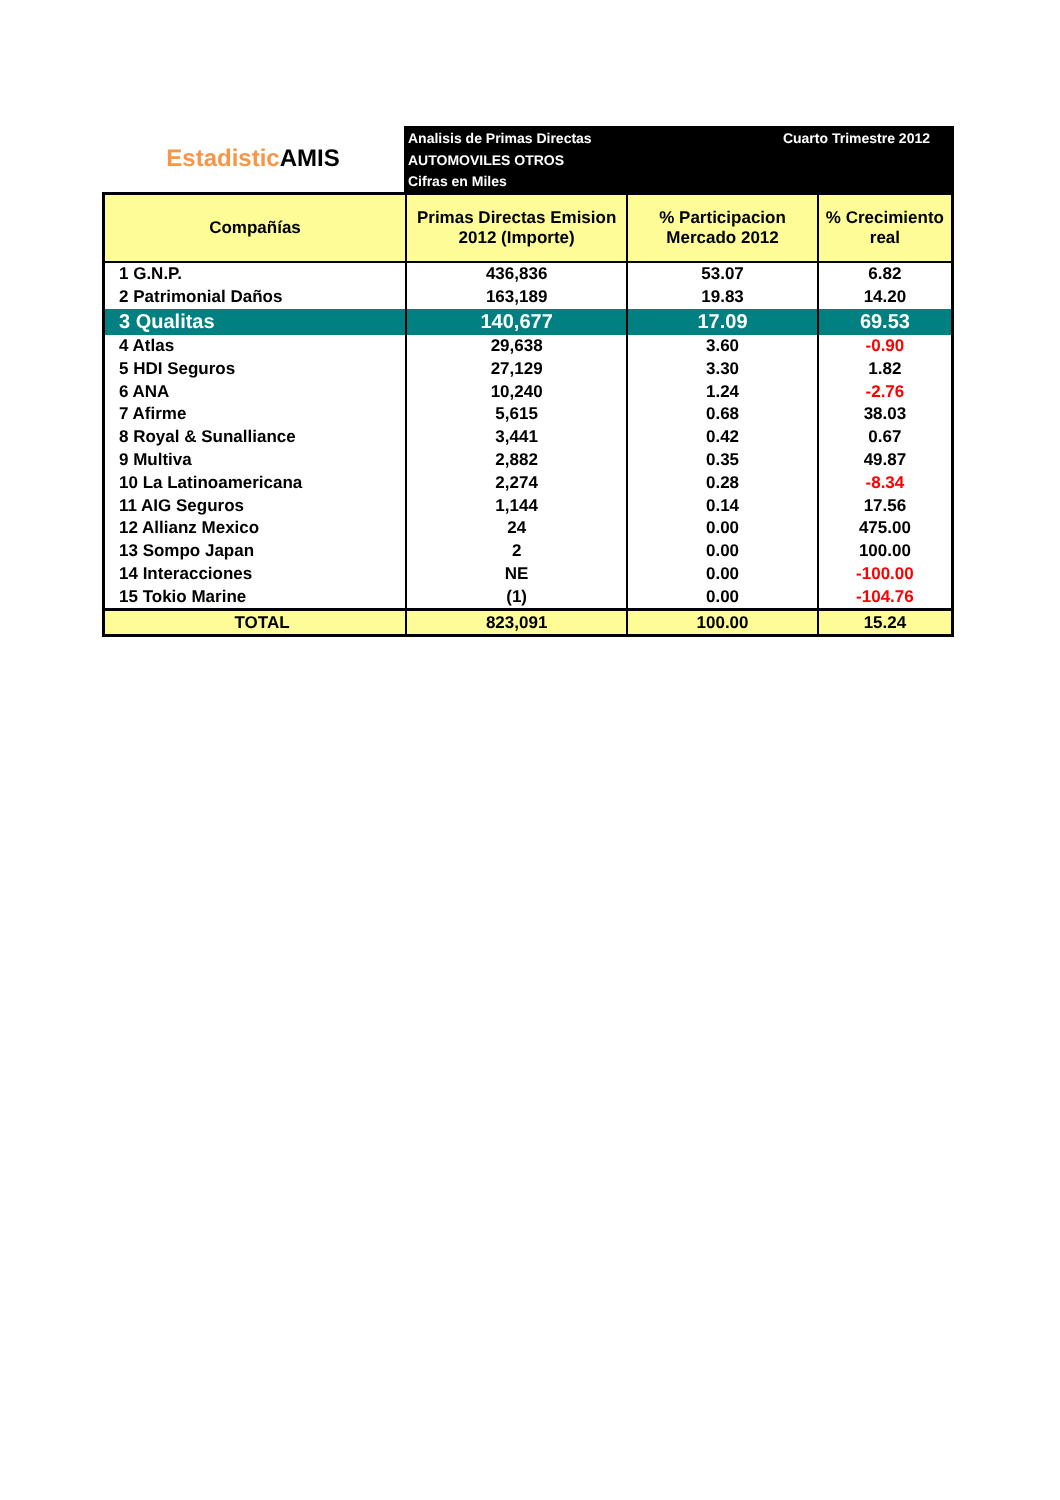Estadistic AMIS
Analisis de Primas Directas
AUTOMOVILES OTROS
Cifras en Miles
Cuarto Trimestre 2012
| Compañías | Primas Directas Emision 2012 (Importe) | % Participacion Mercado 2012 | % Crecimiento real |
| --- | --- | --- | --- |
| 1 G.N.P. | 436,836 | 53.07 | 6.82 |
| 2 Patrimonial Daños | 163,189 | 19.83 | 14.20 |
| 3 Qualitas | 140,677 | 17.09 | 69.53 |
| 4 Atlas | 29,638 | 3.60 | -0.90 |
| 5 HDI Seguros | 27,129 | 3.30 | 1.82 |
| 6 ANA | 10,240 | 1.24 | -2.76 |
| 7 Afirme | 5,615 | 0.68 | 38.03 |
| 8 Royal & Sunalliance | 3,441 | 0.42 | 0.67 |
| 9 Multiva | 2,882 | 0.35 | 49.87 |
| 10 La Latinoamericana | 2,274 | 0.28 | -8.34 |
| 11 AIG Seguros | 1,144 | 0.14 | 17.56 |
| 12 Allianz Mexico | 24 | 0.00 | 475.00 |
| 13 Sompo Japan | 2 | 0.00 | 100.00 |
| 14 Interacciones | NE | 0.00 | -100.00 |
| 15 Tokio Marine | (1) | 0.00 | -104.76 |
| TOTAL | 823,091 | 100.00 | 15.24 |